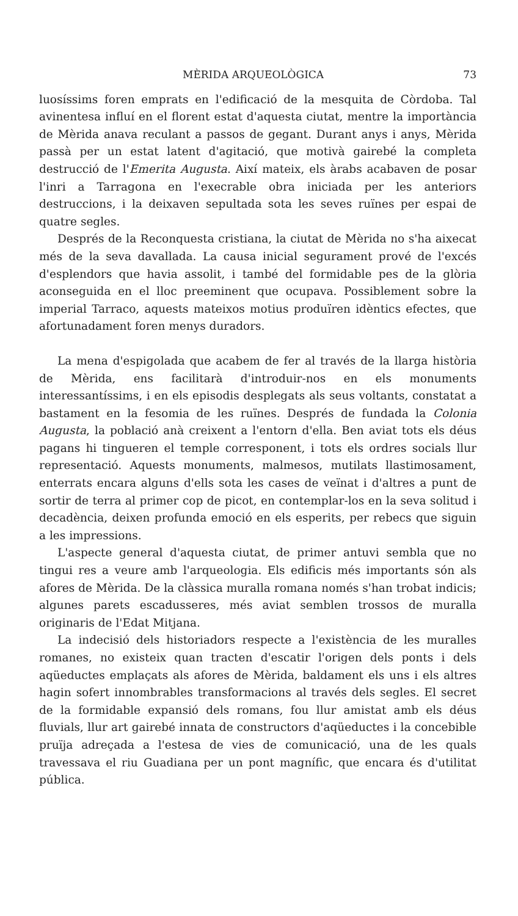MÈRIDA ARQUEOLÒGICA 73
luosíssims foren emprats en l'edificació de la mesquita de Còrdoba. Tal avinentesa influí en el florent estat d'aquesta ciutat, mentre la importància de Mèrida anava reculant a passos de gegant. Durant anys i anys, Mèrida passà per un estat latent d'agitació, que motivà gairebé la completa destrucció de l'Emerita Augusta. Així mateix, els àrabs acabaven de posar l'inri a Tarragona en l'execrable obra iniciada per les anteriors destruccions, i la deixaven sepultada sota les seves ruïnes per espai de quatre segles.
Després de la Reconquesta cristiana, la ciutat de Mèrida no s'ha aixecat més de la seva davallada. La causa inicial segurament prové de l'excés d'esplendors que havia assolit, i també del formidable pes de la glòria aconseguida en el lloc preeminent que ocupava. Possiblement sobre la imperial Tarraco, aquests mateixos motius produïren idèntics efectes, que afortunadament foren menys duradors.
La mena d'espigolada que acabem de fer al través de la llarga història de Mèrida, ens facilitarà d'introduir-nos en els monuments interessantíssims, i en els episodis desplegats als seus voltants, constatat a bastament en la fesomia de les ruïnes. Després de fundada la Colonia Augusta, la població anà creixent a l'entorn d'ella. Ben aviat tots els déus pagans hi tingueren el temple corresponent, i tots els ordres socials llur representació. Aquests monuments, malmesos, mutilats llastimosament, enterrats encara alguns d'ells sota les cases de veïnat i d'altres a punt de sortir de terra al primer cop de picot, en contemplar-los en la seva solitud i decadència, deixen profunda emoció en els esperits, per rebecs que siguin a les impressions.
L'aspecte general d'aquesta ciutat, de primer antuvi sembla que no tingui res a veure amb l'arqueologia. Els edificis més importants són als afores de Mèrida. De la clàssica muralla romana només s'han trobat indicis; algunes parets escadusseres, més aviat semblen trossos de muralla originaris de l'Edat Mitjana.
La indecisió dels historiadors respecte a l'existència de les muralles romanes, no existeix quan tracten d'escatir l'origen dels ponts i dels aqüeductes emplaçats als afores de Mèrida, baldament els uns i els altres hagin sofert innombrables transformacions al través dels segles. El secret de la formidable expansió dels romans, fou llur amistat amb els déus fluvials, llur art gairebé innata de constructors d'aqüeductes i la concebible pruïja adreçada a l'estesa de vies de comunicació, una de les quals travessava el riu Guadiana per un pont magnífic, que encara és d'utilitat pública.